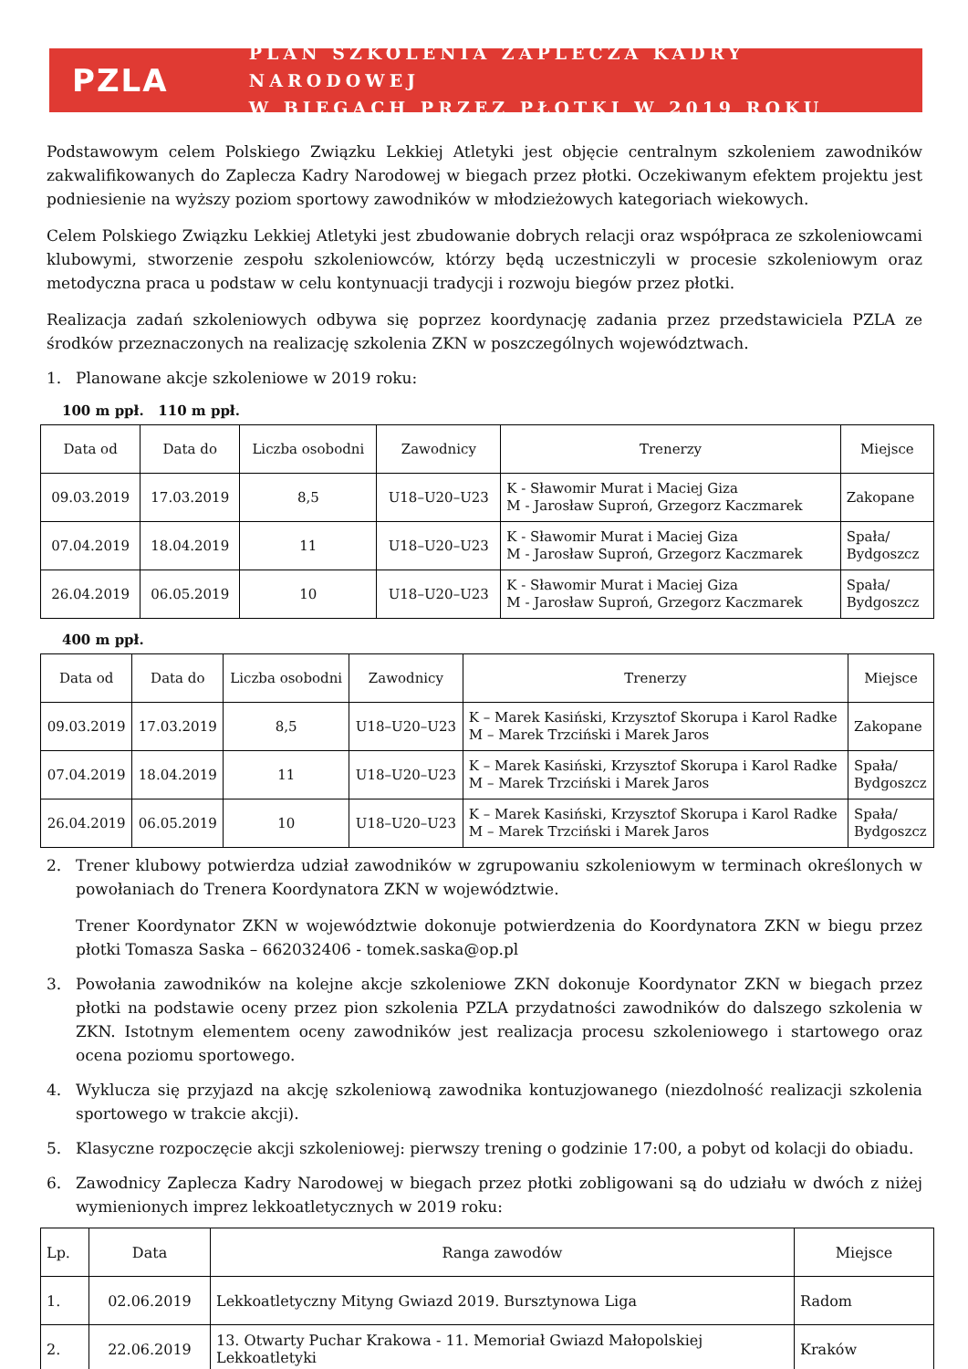PZLA
PLAN SZKOLENIA ZAPLECZA KADRY NARODOWEJ
W BIEGACH PRZEZ PŁOTKI W 2019 ROKU
Podstawowym celem Polskiego Związku Lekkiej Atletyki jest objęcie centralnym szkoleniem zawodników zakwalifikowanych do Zaplecza Kadry Narodowej w biegach przez płotki. Oczekiwanym efektem projektu jest podniesienie na wyższy poziom sportowy zawodników w młodzieżowych kategoriach wiekowych.
Celem Polskiego Związku Lekkiej Atletyki jest zbudowanie dobrych relacji oraz współpraca ze szkoleniowcami klubowymi, stworzenie zespołu szkoleniowców, którzy będą uczestniczyli w procesie szkoleniowym oraz metodyczna praca u podstaw w celu kontynuacji tradycji i rozwoju biegów przez płotki.
Realizacja zadań szkoleniowych odbywa się poprzez koordynację zadania przez przedstawiciela PZLA ze środków przeznaczonych na realizację szkolenia ZKN w poszczególnych województwach.
1. Planowane akcje szkoleniowe w 2019 roku:
100 m ppł. 110 m ppł.
| Data od | Data do | Liczba osobodni | Zawodnicy | Trenerzy | Miejsce |
| --- | --- | --- | --- | --- | --- |
| 09.03.2019 | 17.03.2019 | 8,5 | U18–U20–U23 | K - Sławomir Murat i Maciej Giza M - Jarosław Suproń, Grzegorz Kaczmarek | Zakopane |
| 07.04.2019 | 18.04.2019 | 11 | U18–U20–U23 | K - Sławomir Murat i Maciej Giza M - Jarosław Suproń, Grzegorz Kaczmarek | Spała/ Bydgoszcz |
| 26.04.2019 | 06.05.2019 | 10 | U18–U20–U23 | K - Sławomir Murat i Maciej Giza M - Jarosław Suproń, Grzegorz Kaczmarek | Spała/ Bydgoszcz |
400 m ppł.
| Data od | Data do | Liczba osobodni | Zawodnicy | Trenerzy | Miejsce |
| --- | --- | --- | --- | --- | --- |
| 09.03.2019 | 17.03.2019 | 8,5 | U18–U20–U23 | K – Marek Kasiński, Krzysztof Skorupa i Karol Radke M – Marek Trzciński i Marek Jaros | Zakopane |
| 07.04.2019 | 18.04.2019 | 11 | U18–U20–U23 | K – Marek Kasiński, Krzysztof Skorupa i Karol Radke M – Marek Trzciński i Marek Jaros | Spała/ Bydgoszcz |
| 26.04.2019 | 06.05.2019 | 10 | U18–U20–U23 | K – Marek Kasiński, Krzysztof Skorupa i Karol Radke M – Marek Trzciński i Marek Jaros | Spała/ Bydgoszcz |
2. Trener klubowy potwierdza udział zawodników w zgrupowaniu szkoleniowym w terminach określonych w powołaniach do Trenera Koordynatora ZKN w województwie.
Trener Koordynator ZKN w województwie dokonuje potwierdzenia do Koordynatora ZKN w biegu przez płotki Tomasza Saska – 662032406 - tomek.saska@op.pl
3. Powołania zawodników na kolejne akcje szkoleniowe ZKN dokonuje Koordynator ZKN w biegach przez płotki na podstawie oceny przez pion szkolenia PZLA przydatności zawodników do dalszego szkolenia w ZKN. Istotnym elementem oceny zawodników jest realizacja procesu szkoleniowego i startowego oraz ocena poziomu sportowego.
4. Wyklucza się przyjazd na akcję szkoleniową zawodnika kontuzjowanego (niezdolność realizacji szkolenia sportowego w trakcie akcji).
5. Klasyczne rozpoczęcie akcji szkoleniowej: pierwszy trening o godzinie 17:00, a pobyt od kolacji do obiadu.
6. Zawodnicy Zaplecza Kadry Narodowej w biegach przez płotki zobligowani są do udziału w dwóch z niżej wymienionych imprez lekkoatletycznych w 2019 roku:
| Lp. | Data | Ranga zawodów | Miejsce |
| --- | --- | --- | --- |
| 1. | 02.06.2019 | Lekkoatletyczny Mityng Gwiazd 2019. Bursztynowa Liga | Radom |
| 2. | 22.06.2019 | 13. Otwarty Puchar Krakowa - 11. Memoriał Gwiazd Małopolskiej Lekkoatletyki | Kraków |